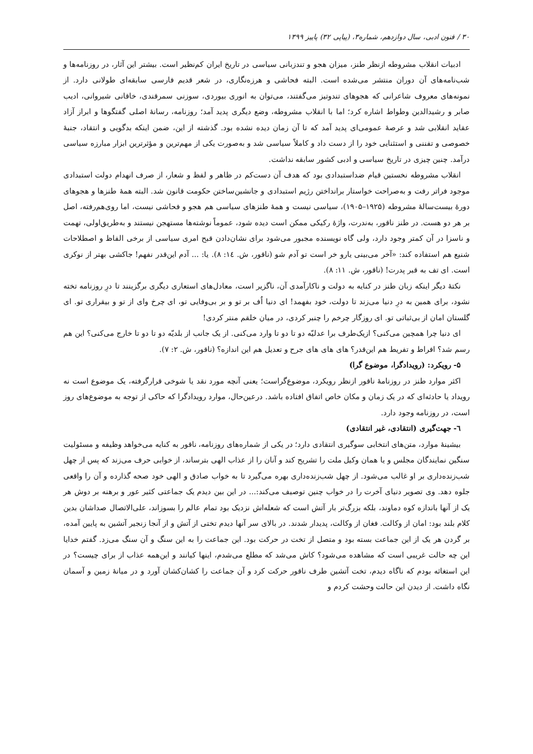۳۰ / فنون ادبی، سال دوازدهم، شماره۳، (پیاپی ۳۲) پاییز ۱۳۹۹
ادبیات انقلاب مشروطه ازنظر طنز، میزان هجو و تندزبانی سیاسی در تاریخ ایران کم‌نظیر است. بیشتر این آثار، در روزنامه‌ها و شب‌نامه‌های آن دوران منتشر می‌شده است. البته فحاشی و هرزه‌نگاری، در شعر قدیم فارسی سابقه‌ای طولانی دارد. از نمونه‌های معروف شاعرانی که هجوهای تندوتیز می‌گفتند، می‌توان به انوری بیوردی، سوزنی سمرقندی، خاقانی شیروانی، ادیب صابر و رشیدالدین وطواط اشاره کرد؛ اما با انقلاب مشروطه، وضع دیگری پدید آمد؛ روزنامه، رسانهٔ اصلی گفتگوها و ابراز آزاد عقاید انقلابی شد و عرصهٔ عمومی‌ای پدید آمد که تا آن زمان دیده نشده بود. گذشته از این، ضمن اینکه بدگویی و انتقاد، جنبهٔ خصوصی و تفننی و استثنایی خود را از دست داد و کاملاً سیاسی شد و به‌صورت یکی از مهم‌ترین و مؤثرترین ابزار مبارزه سیاسی درآمد. چنین چیزی در تاریخ سیاسی و ادبی کشور سابقه نداشت.
انقلاب مشروطه نخستین قیام ضداستبدادی بود که هدف آن دست‌کم در ظاهر و لفظ و شعار، از صرف انهدام دولت استبدادی موجود فراتر رفت و به‌صراحت خواستار برانداختن رژیم استبدادی و جانشین‌ساختن حکومت قانون شد. البته همهٔ طنزها و هجوهای دورهٔ بیست‌سالهٔ مشروطه (۱۹۲۵–۱۹۰۵)، سیاسی نیست و همهٔ طنزهای سیاسی هم هجو و فحاشی نیست، اما روی‌هم‌رفته، اصل بر هر دو هست. در طنز ناقور، به‌ندرت، واژهٔ رکیکی ممکن است دیده شود، عموماً نوشته‌ها مستهجن نیستند و به‌طریق‌اولی، تهمت و ناسزا در آن کمتر وجود دارد، ولی گاه نویسنده مجبور می‌شود برای نشان‌دادن قبح امری سیاسی از برخی الفاظ و اصطلاحات شنیع هم استفاده کند: «آخر می‌بینی یارو خر است تو آدم شو (ناقور، ش. ١٤: ٨). یا: ... آدم این‌قدر نفهم! جاکشی بهتر از نوکری است. ای تف به قبر پدرت! (ناقور، ش. ١١: ٨).
نکتهٔ دیگر اینکه زبان طنز در کنایه به دولت و ناکارآمدی آن، ناگزیر است، معادل‌های استعاری دیگری برگزینند تا درِ روزنامه تخته نشود، برای همین به درِ دنیا می‌زند تا دولت، خود بفهمد! ای دنیا اُف بر تو و بر بی‌وفایی تو، ای چرخ وای از تو و بیقراری تو. ای گلستان امان از بی‌ثباتی تو. ای روزگار چرخم را چنبر کردی، در میان خلقم منتر کردی!
ای دنیا چرا همچین می‌کنی؟ ازیک‌طرف برا عدلیّه دو تا دو تا وارد می‌کنی. از یک جانب از بلدیّه دو تا دو تا خارج می‌کنی؟ این هم رسم شد؟ افراط و تفریط هم این‌قدر؟ های های های جرح و تعدیل هم این اندازه؟ (ناقور، ش. ۲: ۷).
۵- رویکرد: (رویدادگرا، موضوع گرا)
اکثر موارد طنز در روزنامهٔ ناقور ازنظر رویکرد، موضوع‌گراست؛ یعنی آنچه مورد نقد یا شوخی قرارگرفته، یک موضوع است نه رویداد یا حادثه‌ای که در یک زمان و مکان خاص اتفاق افتاده باشد. درعین‌حال، موارد رویدادگرا که حاکی از توجه به موضوع‌های روز است، در روزنامه وجود دارد.
٦- جهت‌گیری (انتقادی، غیر انتقادی)
بیشینهٔ موارد، متن‌های انتخابی سوگیری انتقادی دارد؛ در یکی از شماره‌های روزنامه، ناقور به کنایه می‌خواهد وظیفه و مسئولیت سنگین نمایندگان مجلس و یا همان وکیل ملت را تشریح کند و آنان را از عذاب الهی بترساند، از خوابی حرف می‌زند که پس از چهل شب‌زنده‌داری بر او غالب می‌شود. از چهل شب‌زنده‌داری بهره می‌گیرد تا به خواب صادق و الهی خود صحه گذارده و آن را واقعی جلوه دهد. وی تصویر دنیای آخرت را در خواب چنین توصیف می‌کند:... در این بین دیدم یک جماعتی کثیر عور و برهنه بر دوش هر یک از آنها باندازه کوه دماوند، بلکه بزرگ‌تر بار آتش است که شعله‌اش نزدیک بود تمام عالم را بسوزاند، علی‌الاتصال صداشان بدین کلام بلند بود: امان از وکالت. فغان از وکالت، پدیدار شدند. در بالای سر آنها دیدم تختی از آتش و از آنجا زنجیر آتشین به پایین آمده، بر گردن هر یک از این جماعت بسته بود و متصل از تخت در حرکت بود. این جماعت را به این سنگ و آن سنگ می‌زد. گفتم خدایا این چه حالت غریبی است که مشاهده می‌شود؟ کاش می‌شد که مطلع می‌شدم، اینها کیانند و این‌همه عذاب از برای چیست؟ در این استغاثه بودم که ناگاه دیدم، تخت آتشین طرف ناقور حرکت کرد و آن جماعت را کشان‌کشان آورد و در میانهٔ زمین و آسمان نگاه داشت. از دیدن این حالت وحشت کردم و